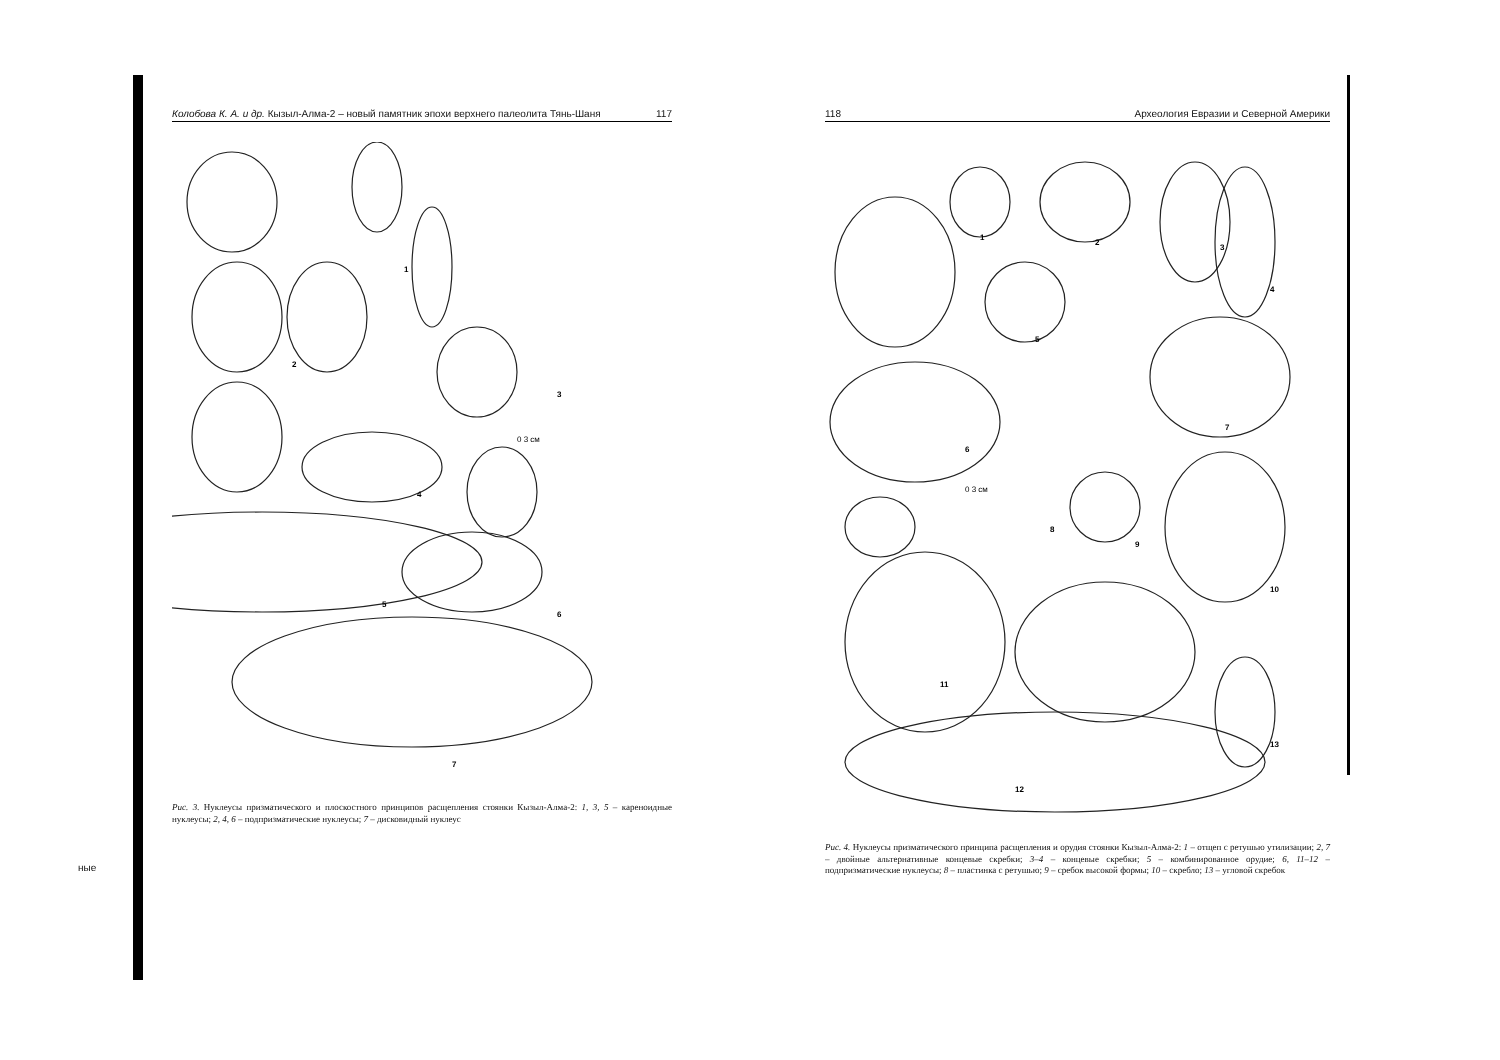ные
Колобова К. А. и др. Кызыл-Алма-2 – новый памятник эпохи верхнего палеолита Тянь-Шаня 117
1
2
3
4
5
6
7
0 3 см
Рис. 3. Нуклеусы призматического и плоскостного принципов расщепления стоянки Кызыл-Алма-2: 1, 3, 5 – кареноидные нуклеусы; 2, 4, 6 – подпризматические нуклеусы; 7 – дисковидный нуклеус
118 Археология Евразии и Северной Америки
1
2
3
4
5
6
7
8
9
10
11
12
13
0 3 см
Рис. 4. Нуклеусы призматического принципа расщепления и орудия стоянки Кызыл-Алма-2: 1 – отщеп с ретушью утилизации; 2, 7 – двойные альтернативные концевые скребки; 3–4 – концевые скребки; 5 – комбинированное орудие; 6, 11–12 – подпризматические нуклеусы; 8 – пластинка с ретушью; 9 – сребок высокой формы; 10 – скребло; 13 – угловой скребок